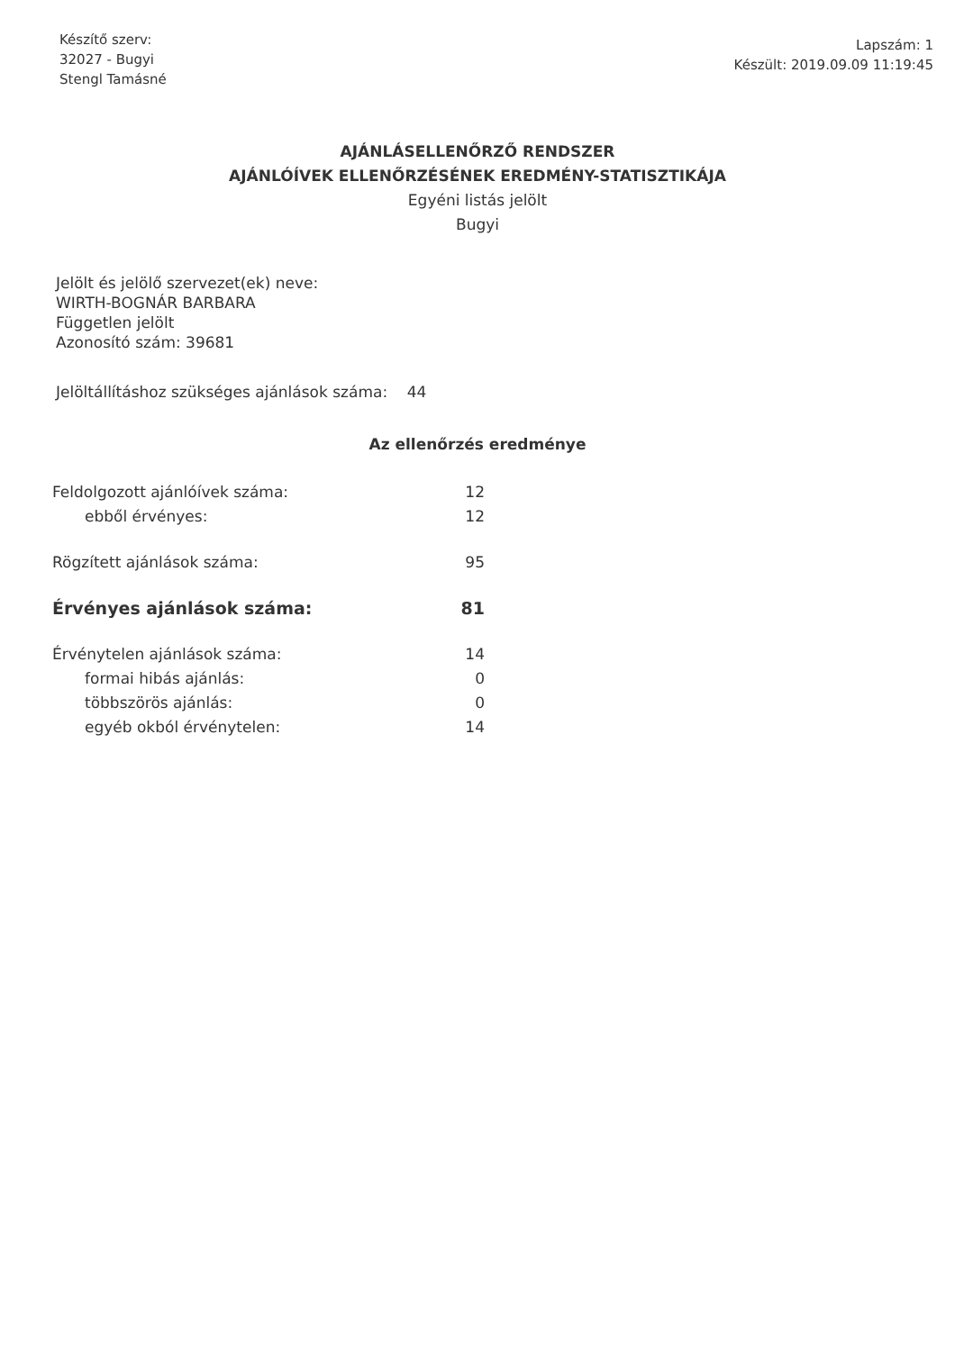Készítő szerv:
32027 - Bugyi
Stengl Tamásné
Lapszám: 1
Készült: 2019.09.09 11:19:45
AJÁNLÁSELLENŐRZŐ RENDSZER
AJÁNLÓÍVEK ELLENŐRZÉSÉNEK EREDMÉNY-STATISZTIKÁJA
Egyéni listás jelölt
Bugyi
Jelölt és jelölő szervezet(ek) neve:
WIRTH-BOGNÁR BARBARA
Független jelölt
Azonosító szám: 39681
Jelöltállításhoz szükséges ajánlások száma: 44
Az ellenőrzés eredménye
| Feldolgozott ajánlóívek száma: | 12 |
| ebből érvényes: | 12 |
| Rögzített ajánlások száma: | 95 |
| Érvényes ajánlások száma: | 81 |
| Érvénytelen ajánlások száma: | 14 |
| formai hibás ajánlás: | 0 |
| többszörös ajánlás: | 0 |
| egyéb okból érvénytelen: | 14 |